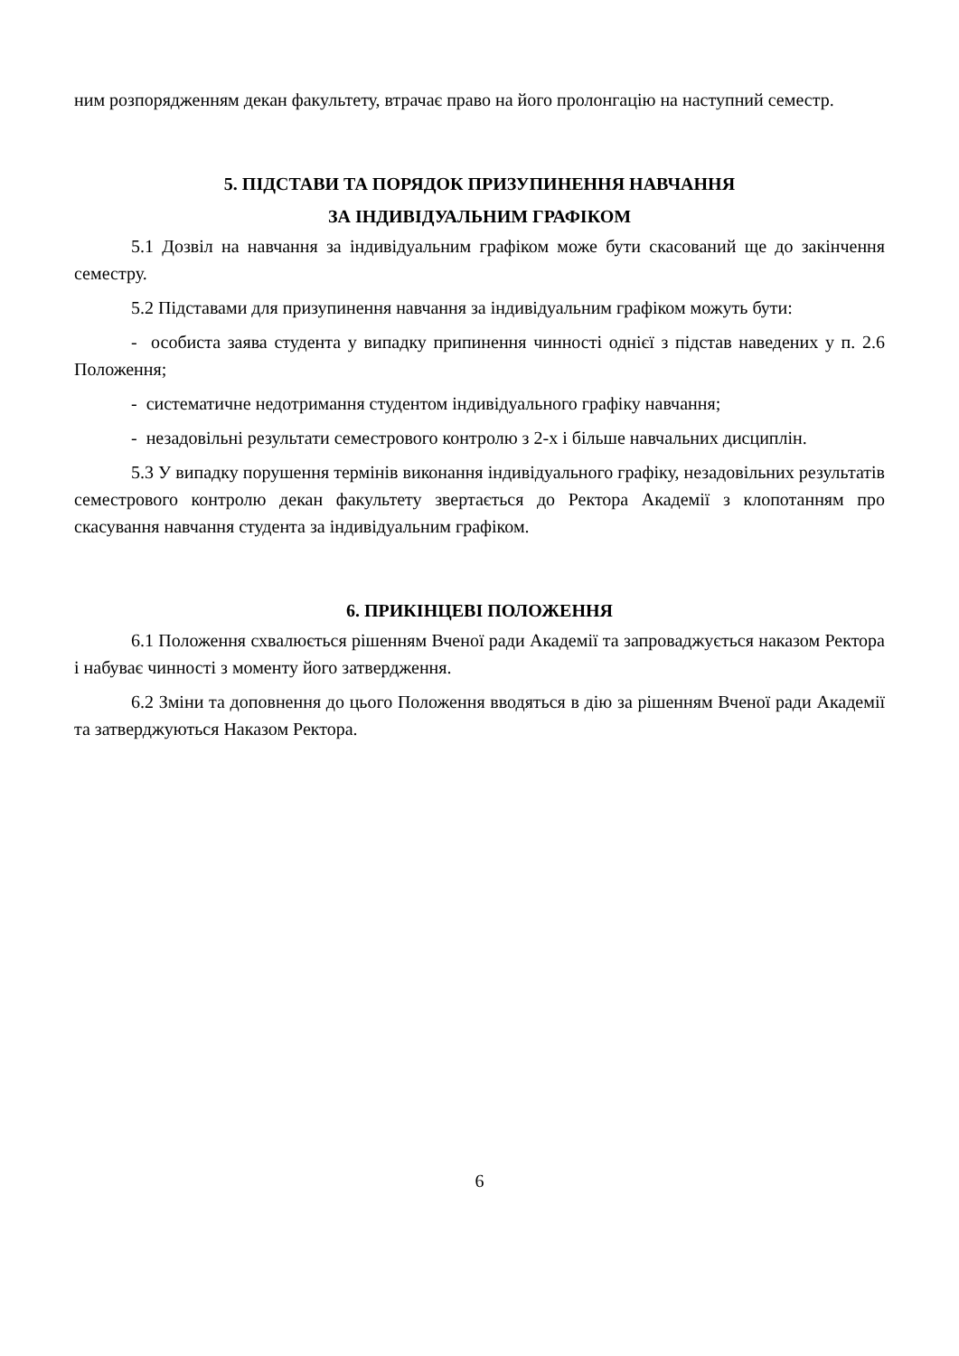ним розпорядженням декан факультету, втрачає право на його пролонгацію на наступний семестр.
5. ПІДСТАВИ ТА ПОРЯДОК ПРИЗУПИНЕННЯ НАВЧАННЯ
ЗА ІНДИВІДУАЛЬНИМ ГРАФІКОМ
5.1 Дозвіл на навчання за індивідуальним графіком може бути скасований ще до закінчення семестру.
5.2 Підставами для призупинення навчання за індивідуальним графіком можуть бути:
- особиста заява студента у випадку припинення чинності однієї з підстав наведених у п. 2.6 Положення;
- систематичне недотримання студентом індивідуального графіку навчання;
- незадовільні результати семестрового контролю з 2-х і більше навчальних дисциплін.
5.3 У випадку порушення термінів виконання індивідуального графіку, незадовільних результатів семестрового контролю декан факультету звертається до Ректора Академії з клопотанням про скасування навчання студента за індивідуальним графіком.
6. ПРИКІНЦЕВІ ПОЛОЖЕННЯ
6.1 Положення схвалюється рішенням Вченої ради Академії та запроваджується наказом Ректора і набуває чинності з моменту його затвердження.
6.2 Зміни та доповнення до цього Положення вводяться в дію за рішенням Вченої ради Академії та затверджуються Наказом Ректора.
6